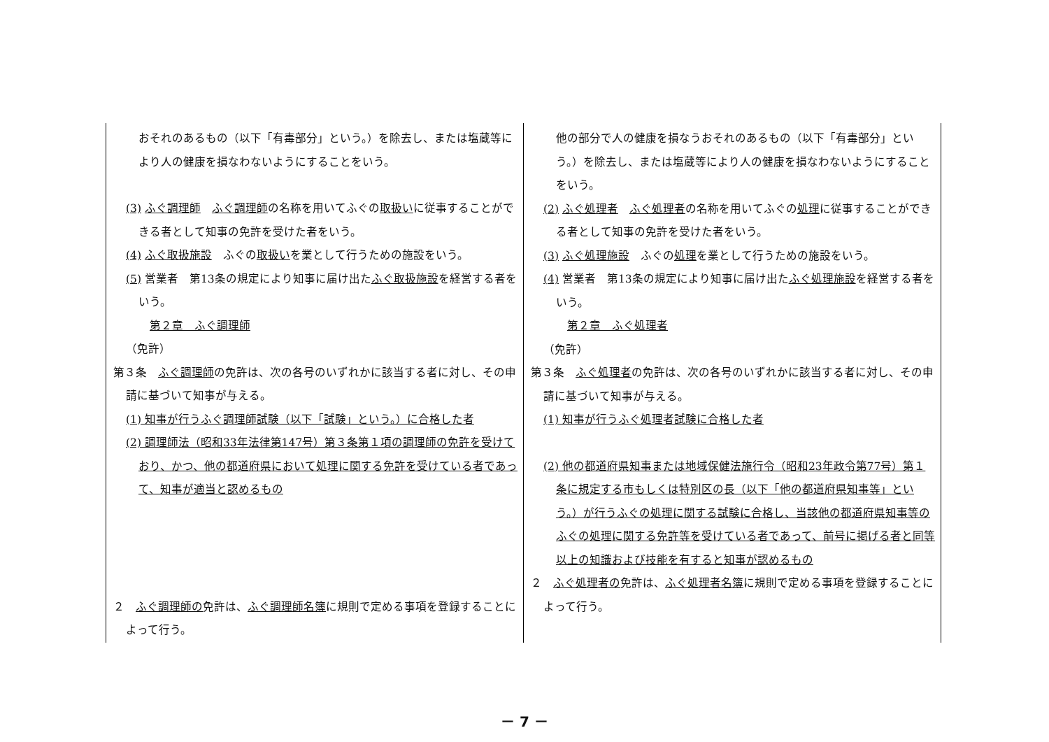| おそれのあるもの（以下「有毒部分」という。）を除去し、または塩蔵等により人の健康を損なわないようにすることをいう。 (3) ふぐ調理師 ふぐ調理師 の名称を用いてふぐの 取扱い に従事することができる者として知事の免許を受けた者をいう。 (4) ふぐ取扱施設 ふぐの 取扱い を業として行うための施設をいう。 (5) 営業者 第13条の規定により知事に届け出た ふぐ取扱施設 を経営する者をいう。 第２章 ふぐ調理師 （免許） 第３条 ふぐ調理師 の免許は、次の各号のいずれかに該当する者に対し、その申請に基づいて知事が与える。 (1) 知事が行うふぐ調理師試験（以下「試験」という。）に合格した者 (2) 調理師法（昭和33年法律第147号）第３条第１項の調理師の免許を受けており、かつ、他の都道府県において処理に関する免許を受けている者であって、知事が適当と認めるもの ２ ふぐ調理師の 免許は、 ふぐ調理師名簿 に規則で定める事項を登録することによって行う。 | 他の部分で人の健康を損なうおそれのあるもの（以下「有毒部分」という。）を除去し、または塩蔵等により人の健康を損なわないようにすることをいう。 (2) ふぐ処理者 ふぐ処理者 の名称を用いてふぐの 処理 に従事することができる者として知事の免許を受けた者をいう。 (3) ふぐ処理施設 ふぐの 処理 を業として行うための施設をいう。 (4) 営業者 第13条の規定により知事に届け出た ふぐ処理施設 を経営する者をいう。 第２章 ふぐ処理者 （免許） 第３条 ふぐ処理者 の免許は、次の各号のいずれかに該当する者に対し、その申請に基づいて知事が与える。 (1) 知事が行うふぐ処理者試験に合格した者 (2) 他の都道府県知事または地域保健法施行令（昭和23年政令第77号）第１条に規定する市もしくは特別区の長（以下「他の都道府県知事等」という。）が行うふぐの処理に関する試験に合格し、当該他の都道府県知事等のふぐの処理に関する免許等を受けている者であって、前号に掲げる者と同等以上の知識および技能を有すると知事が認めるもの ２ ふぐ処理者の 免許は、 ふぐ処理者名簿 に規則で定める事項を登録することによって行う。 |
－ 7 －